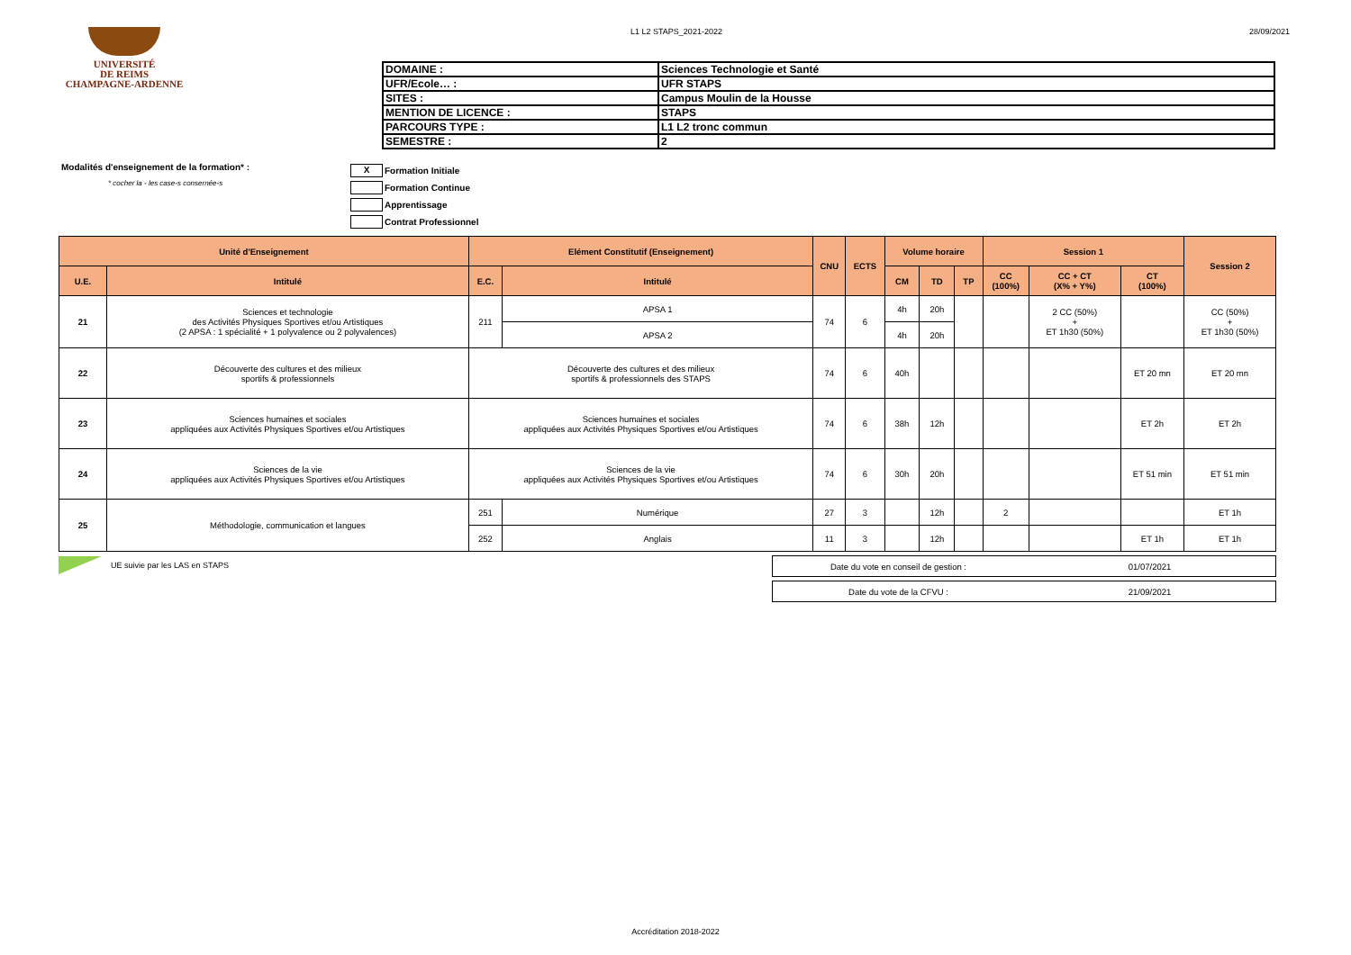UNIVERSITÉ
DE REIMS
CHAMPAGNE-ARDENNE
L1 L2 STAPS_2021-2022 28/09/2021
| DOMAINE : | Sciences Technologie et Santé |
| UFR/Ecole… : | UFR STAPS |
| SITES : | Campus Moulin de la Housse |
| MENTION DE LICENCE : | STAPS |
| PARCOURS TYPE : | L1 L2 tronc commun |
| SEMESTRE : | 2 |
Modalités d'enseignement de la formation* :
* cocher la - les case-s consernée-s
X Formation Initiale
Formation Continue
Apprentissage
Contrat Professionnel
| Unité d'Enseignement | | Elément Constitutif (Enseignement) | | CNU | ECTS | Volume horaire | | | Session 1 | | | Session 2 |
| --- | --- | --- | --- | --- | --- | --- | --- | --- | --- | --- | --- | --- |
| U.E. | Intitulé | E.C. | Intitulé | | | CM | TD | TP | CC (100%) | CC + CT (X% + Y%) | CT (100%) | |
| 21 | Sciences et technologie des Activités Physiques Sportives et/ou Artistiques (2 APSA : 1 spécialité + 1 polyvalence ou 2 polyvalences) | 211 | APSA 1 | 74 | 6 | 4h | 20h | | | 2 CC (50%) + ET 1h30 (50%) | | CC (50%) + ET 1h30 (50%) |
| | | | APSA 2 | | | 4h | 20h | | | | | |
| 22 | Découverte des cultures et des milieux sportifs & professionnels | Découverte des cultures et des milieux sportifs & professionnels des STAPS | | 74 | 6 | 40h | | | | | ET 20 mn | ET 20 mn |
| 23 | Sciences humaines et sociales appliquées aux Activités Physiques Sportives et/ou Artistiques | Sciences humaines et sociales appliquées aux Activités Physiques Sportives et/ou Artistiques | | 74 | 6 | 38h | 12h | | | | ET 2h | ET 2h |
| 24 | Sciences de la vie appliquées aux Activités Physiques Sportives et/ou Artistiques | Sciences de la vie appliquées aux Activités Physiques Sportives et/ou Artistiques | | 74 | 6 | 30h | 20h | | | | ET 51 min | ET 51 min |
| 25 | Méthodologie, communication et langues | 251 | Numérique | 27 | 3 | | 12h | | 2 | | | ET 1h |
| | | 252 | Anglais | 11 | 3 | | 12h | | | | ET 1h | ET 1h |
UE suivie par les LAS en STAPS
Date du vote en conseil de gestion : 01/07/2021
Date du vote de la CFVU : 21/09/2021
Accréditation 2018-2022